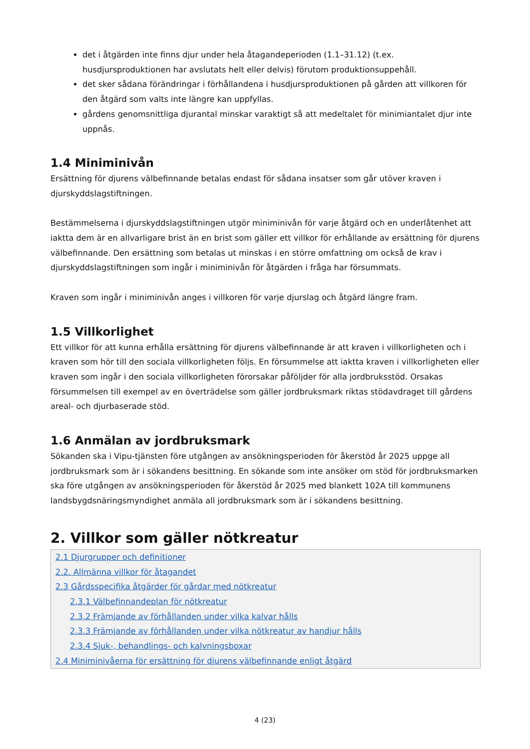det i åtgärden inte finns djur under hela åtagandeperioden (1.1–31.12) (t.ex. husdjursproduktionen har avslutats helt eller delvis) förutom produktionsuppehåll.
det sker sådana förändringar i förhållandena i husdjursproduktionen på gården att villkoren för den åtgärd som valts inte längre kan uppfyllas.
gårdens genomsnittliga djurantal minskar varaktigt så att medeltalet för minimiantalet djur inte uppnås.
1.4 Miniminivån
Ersättning för djurens välbefinnande betalas endast för sådana insatser som går utöver kraven i djurskyddslagstiftningen.
Bestämmelserna i djurskyddslagstiftningen utgör miniminivån för varje åtgärd och en underlåtenhet att iaktta dem är en allvarligare brist än en brist som gäller ett villkor för erhållande av ersättning för djurens välbefinnande. Den ersättning som betalas ut minskas i en större omfattning om också de krav i djurskyddslagstiftningen som ingår i miniminivån för åtgärden i fråga har försummats.
Kraven som ingår i miniminivån anges i villkoren för varje djurslag och åtgärd längre fram.
1.5 Villkorlighet
Ett villkor för att kunna erhålla ersättning för djurens välbefinnande är att kraven i villkorligheten och i kraven som hör till den sociala villkorligheten följs. En försummelse att iaktta kraven i villkorligheten eller kraven som ingår i den sociala villkorligheten förorsakar påföljder för alla jordbruksstöd. Orsakas försummelsen till exempel av en överträdelse som gäller jordbruksmark riktas stödavdraget till gårdens areal- och djurbaserade stöd.
1.6 Anmälan av jordbruksmark
Sökanden ska i Vipu-tjänsten före utgången av ansökningsperioden för åkerstöd år 2025 uppge all jordbruksmark som är i sökandens besittning. En sökande som inte ansöker om stöd för jordbruksmarken ska före utgången av ansökningsperioden för åkerstöd år 2025 med blankett 102A till kommunens landsbygdsnäringsmyndighet anmäla all jordbruksmark som är i sökandens besittning.
2. Villkor som gäller nötkreatur
2.1 Djurgrupper och definitioner
2.2. Allmänna villkor för åtagandet
2.3 Gårdsspecifika åtgärder för gårdar med nötkreatur
2.3.1 Välbefinnandeplan för nötkreatur
2.3.2 Främjande av förhållanden under vilka kalvar hålls
2.3.3 Främjande av förhållanden under vilka nötkreatur av handjur hålls
2.3.4 Sjuk-, behandlings- och kalvningsboxar
2.4 Miniminivåerna för ersättning för djurens välbefinnande enligt åtgärd
4 (23)